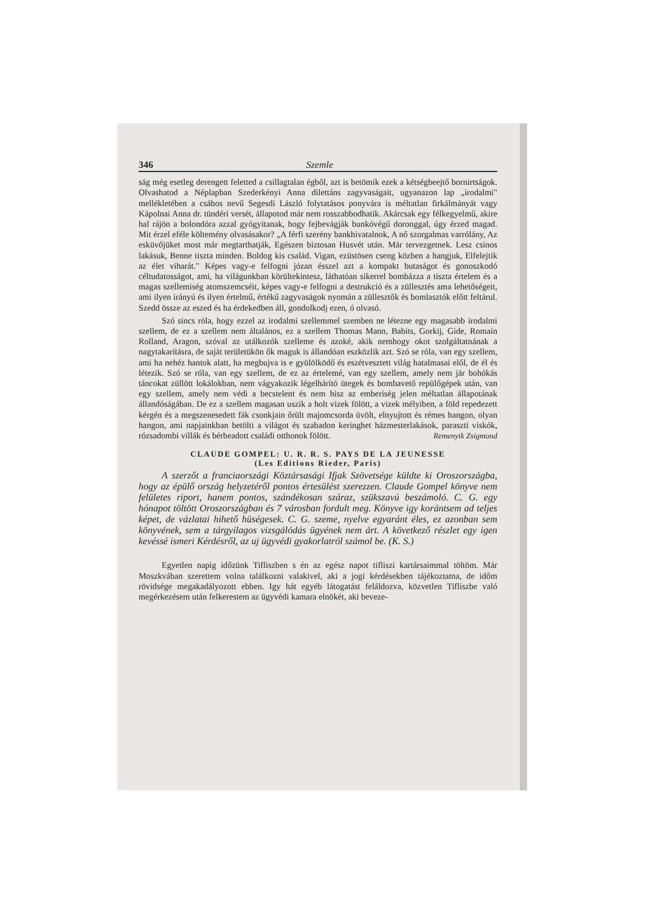346 Szemle
ság még esetleg derengett feletted a csillagtalan égből, azt is betömik ezek a kétségbeejtő bornirtságok. Olvashatod a Néplapban Szederkényi Anna dilettáns zagyvaságait, ugyanazon lap „irodalmi" mellékletében a csábos nevű Segesdi László folytatásos ponyvára is méltatlan firkálmányát vagy Kápolnai Anna dr. tündéri versét, állapotod már nem rosszabbodhatik. Akárcsak egy félkegyelmű, akire hal rájön a bolondóra azzal gyógyitanak, hogy fejbevágják bunkóvégű doronggal, úgy érzed magad. Mit érzel eféle költemény olvasásakor? „A férfi szerény bankhivatalnok, A nő szorgalmas varrólány, Az esküvőjüket most már megtarthatják, Egészen biztosan Husvét után. Már tervezgetnek. Lesz csinos lakásuk, Benne tiszta minden. Boldog kis család. Vigan, ezüstösen cseng közben a hangjuk, Elfelejtik az élet viharát." Képes vagy-e felfogni józan ésszel azt a kompakt butaságot és gonoszkodó céltudatosságot, ami, ha világunkban körültekintesz, láthatóan sikerrel bombázza a tiszta értelem és a magas szellemiség atomszemcséit, képes vagy-e felfogni a destrukció és a züllesztés ama lehetőségeit, ami ilyen irányú és ilyen értelmű, értékű zagyvaságok nyomán a züllesztők és bomlasztók előtt feltárul. Szedd össze az eszed és ha érdekedben áll, gondolkodj ezen, ó olvasó.
Szó sincs róla, hogy ezzel az irodalmi szellemmel szemben ne létezne egy magasabb irodalmi szellem, de ez a szellem nem általános, ez a szellem Thomas Mann, Babits, Gorkij, Gide, Romain Rolland, Aragon, szóval az utálkozók szelleme és azoké, akik nemhogy okot szolgáltatnának a nagytakarításra, de saját területükön ők maguk is állandóan eszközlik azt. Szó se róla, van egy szellem, ami ha nehéz hantok alatt, ha megbujva is e gyülölködő és eszétvesztett világ hatalmasai elől, de él és létezik. Szó se róla, van egy szellem, de ez az értelemé, van egy szellem, amely nem jár bohókás táncokat züllött lokálokban, nem vágyakozik légelhárító ütegek és bombavető repülőgépek után, van egy szellem, amely nem védi a becstelent és nem hisz az emberiség jelen méltatlan állapotának állandóságában. De ez a szellem magasan uszik a holt vizek fölött, a vizek mélyiben, a föld repedezett kérgén és a megszenesedett fák csonkjain őrült majomcsorda üvölt, elnyujtott és rémes hangon, olyan hangon, ami napjainkban betölti a világot és szabadon keringhet házmesterlakások, paraszti viskók, rózsadombi villák és bérbeadott családi otthonok fölött.
Remenyik Zsigmond
CLAUDE GOMPEL: U. R. R. S. PAYS DE LA JEUNESSE
(Les Editions Rieder, Paris)
A szerzőt a franciaországi Köztársasági Ifjak Szövetsége küldte ki Oroszországba, hogy az épülő ország helyzetéről pontos értesülést szerezzen. Claude Gompel könyve nem felületes riport, hanem pontos, szándékosan száraz, szükszavú beszámoló. C. G. egy hónapot töltött Oroszországban és 7 városban fordult meg. Könyve igy korántsem ad teljes képet, de vázlatai hihető hüségesek. C. G. szeme, nyelve egyaránt éles, ez azonban sem könyvének, sem a tárgyilagos vizsgálódás ügyének nem árt. A következő részlet egy igen kevéssé ismeri Kérdésről, az uj ügyvédi gyakorlatról számol be. (K. S.)
Egyetlen napig időzünk Tifliszben s én az egész napot tifliszi kartársaimmal töltöm. Már Moszkvában szerettem volna találkozni valakivel, aki a jogi kérdésekben tájékoztatna, de időm rövidsége megakadályozott ebben. Igy hát egyéb látogatást feláldozva, közvetlen Tifliszbe való megérkezésem után felkerestem az ügyvédi kamara elnökét, aki beveze-